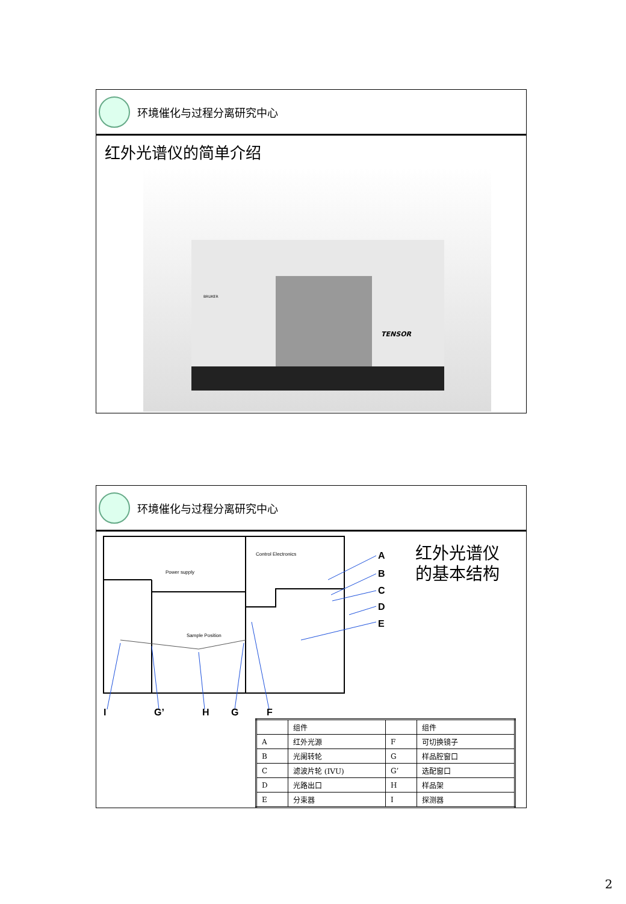环境催化与过程分离研究中心
红外光谱仪的简单介绍
TENSOR
BRUKER
环境催化与过程分离研究中心
Power supply
Control Electronics
Sample Position
A
B
C
D
E
I
G’
H
G
F
红外光谱仪
的基本结构
| | 组件 | | 组件 |
| --- | --- | --- | --- |
| A | 红外光源 | F | 可切换镜子 |
| B | 光阑转轮 | G | 样品腔窗口 |
| C | 滤波片轮 (IVU) | G’ | 选配窗口 |
| D | 光路出口 | H | 样品架 |
| E | 分束器 | I | 探测器 |
2